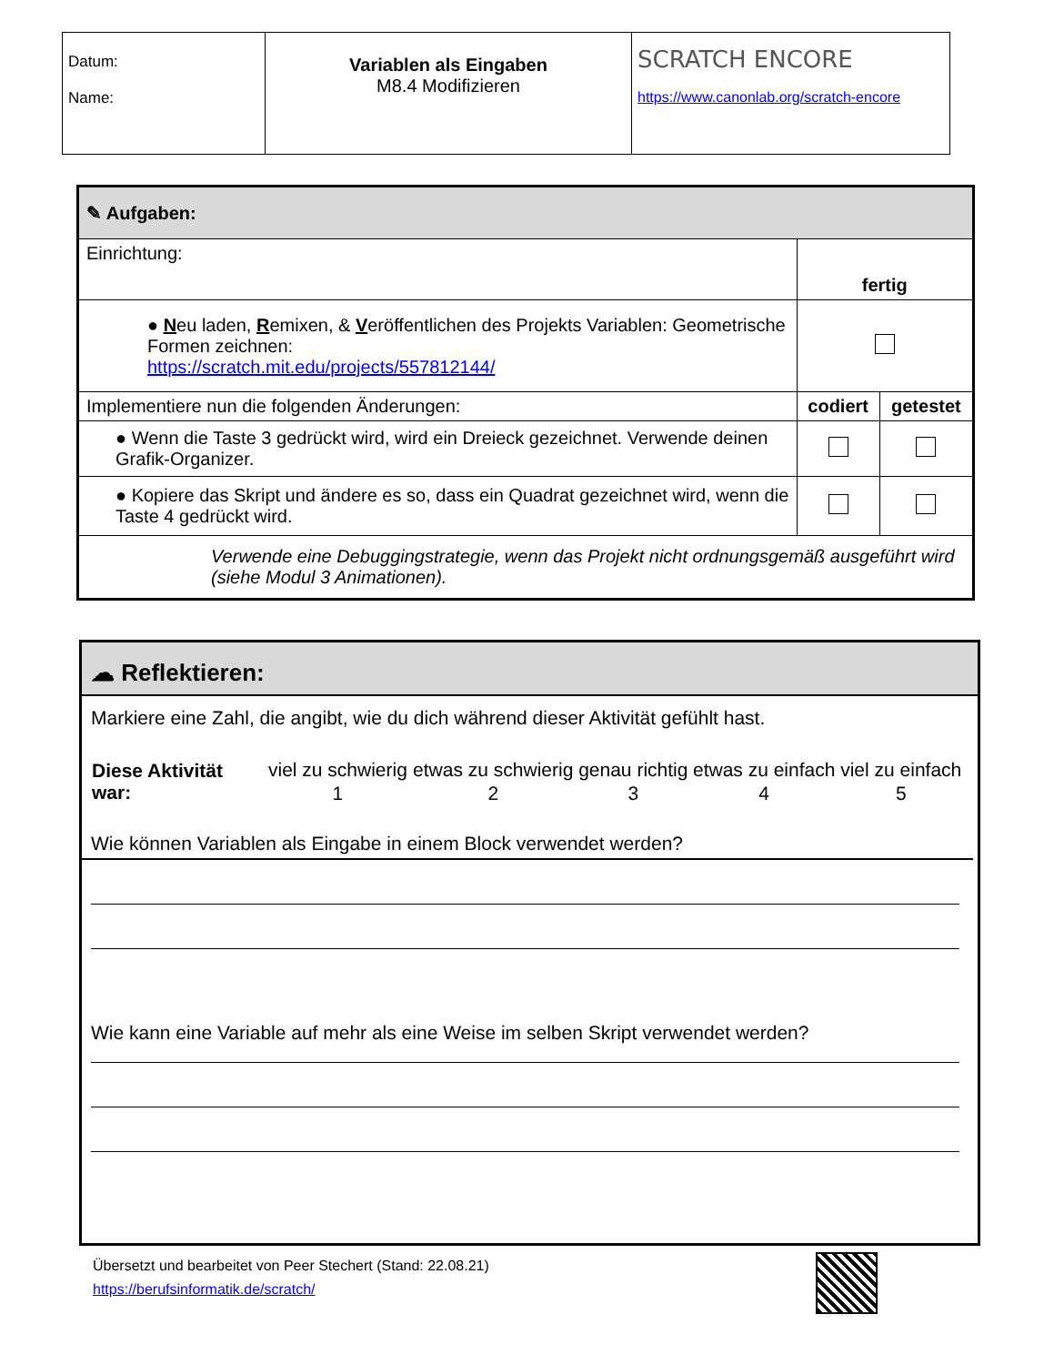| Datum: Name: | Variablen als Eingaben M8.4 Modifizieren | SCRATCH ENCORE https://www.canonlab.org/scratch-encore |
| ✎ Aufgaben: | | |
| Einrichtung: | fertig | |
| ● N eu laden, R emixen, & V eröffentlichen des Projekts Variablen: Geometrische Formen zeichnen: https://scratch.mit.edu/projects/557812144/ | | |
| Implementiere nun die folgenden Änderungen: | codiert | getestet |
| ● Wenn die Taste 3 gedrückt wird, wird ein Dreieck gezeichnet. Verwende deinen Grafik-Organizer. | | |
| ● Kopiere das Skript und ändere es so, dass ein Quadrat gezeichnet wird, wenn die Taste 4 gedrückt wird. | | |
| Verwende eine Debuggingstrategie, wenn das Projekt nicht ordnungsgemäß ausgeführt wird (siehe Modul 3 Animationen). | | |
☁ Reflektieren:
Markiere eine Zahl, die angibt, wie du dich während dieser Aktivität gefühlt hast.
| Diese Aktivität war: | viel zu schwierig | etwas zu schwierig | genau richtig | etwas zu einfach | viel zu einfach |
| | 1 | 2 | 3 | 4 | 5 |
Wie können Variablen als Eingabe in einem Block verwendet werden?
Wie kann eine Variable auf mehr als eine Weise im selben Skript verwendet werden?
Übersetzt und bearbeitet von Peer Stechert (Stand: 22.08.21)
https://berufsinformatik.de/scratch/